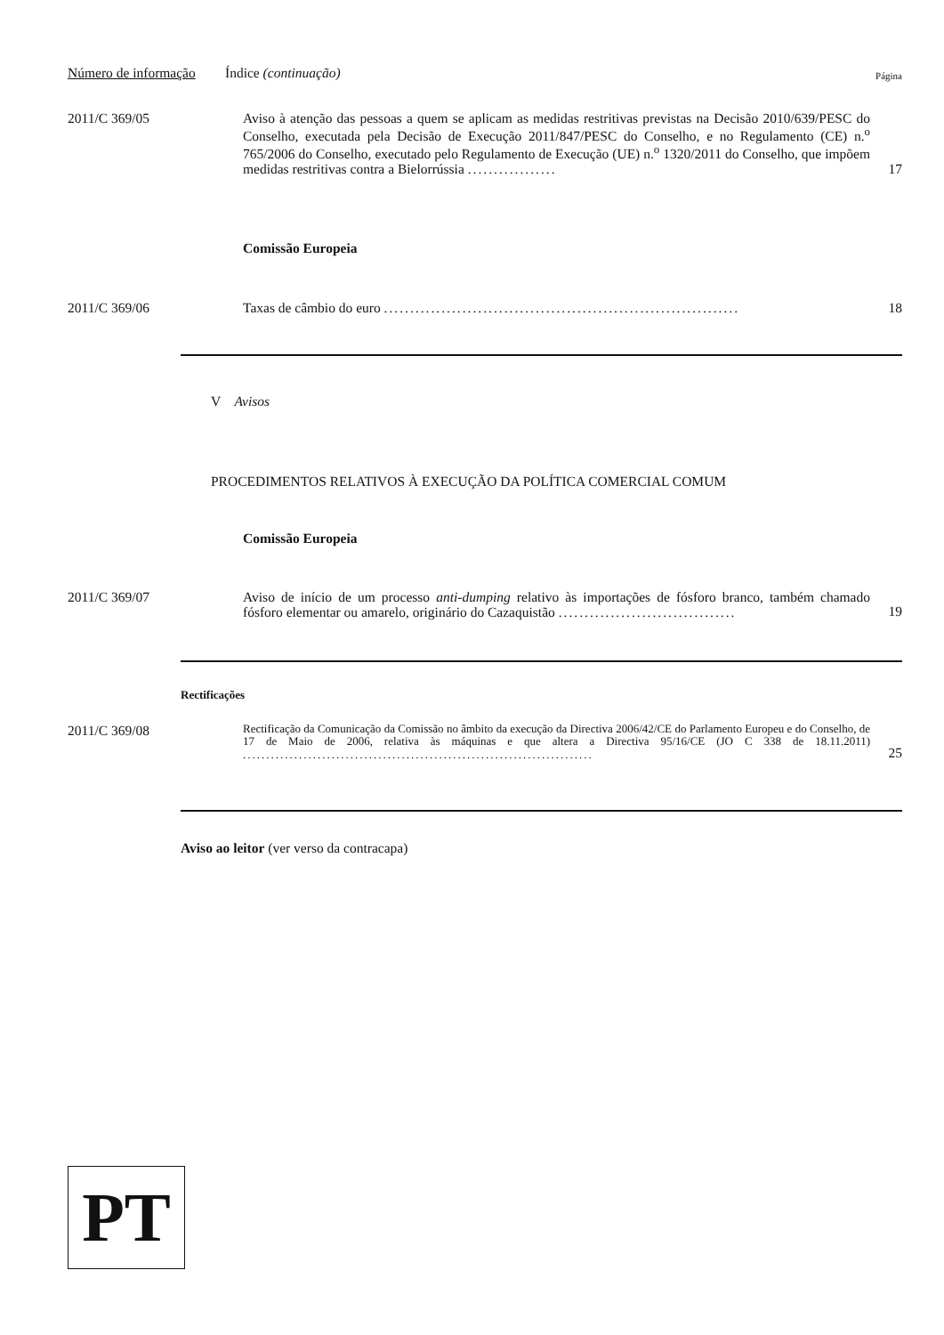Número de informação
Índice (continuação)
Página
2011/C 369/05
Aviso à atenção das pessoas a quem se aplicam as medidas restritivas previstas na Decisão 2010/639/PESC do Conselho, executada pela Decisão de Execução 2011/847/PESC do Conselho, e no Regulamento (CE) n.<sup>o</sup> 765/2006 do Conselho, executado pelo Regulamento de Execução (UE) n.<sup>o</sup> 1320/2011 do Conselho, que impõem medidas restritivas contra a Bielorrússia .................
17
Comissão Europeia
2011/C 369/06
Taxas de câmbio do euro ....................................................................
18
V Avisos
PROCEDIMENTOS RELATIVOS À EXECUÇÃO DA POLÍTICA COMERCIAL COMUM
Comissão Europeia
2011/C 369/07
Aviso de início de um processo anti-dumping relativo às importações de fósforo branco, também chamado fósforo elementar ou amarelo, originário do Cazaquistão ..................................
19
Rectificações
2011/C 369/08
Rectificação da Comunicação da Comissão no âmbito da execução da Directiva 2006/42/CE do Parlamento Europeu e do Conselho, de 17 de Maio de 2006, relativa às máquinas e que altera a Directiva 95/16/CE (JO C 338 de 18.11.2011) ...........................................................................
25
Aviso ao leitor (ver verso da contracapa)
PT